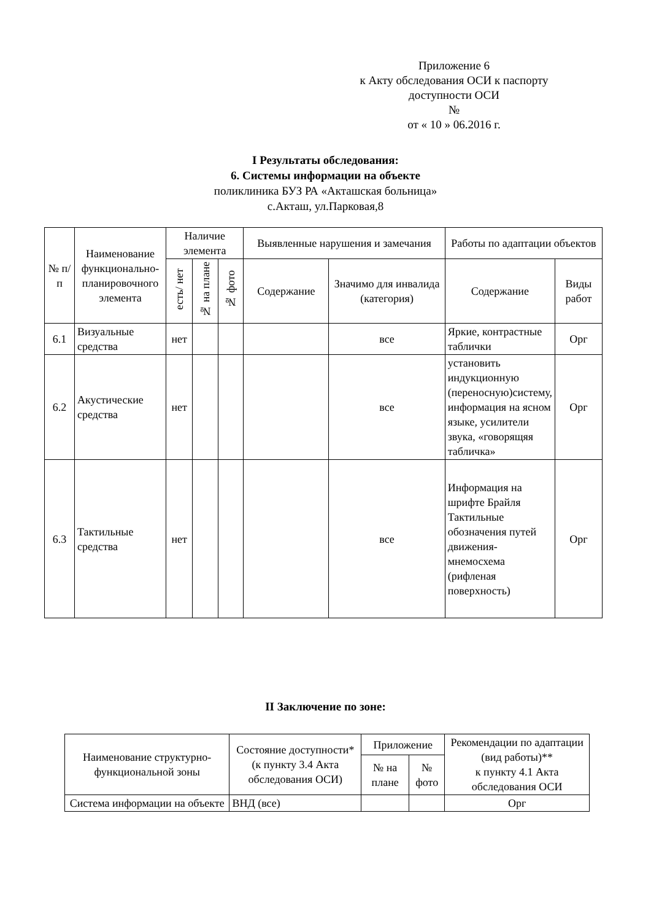Приложение 6
к Акту обследования ОСИ к паспорту
доступности ОСИ
№
от « 10 » 06.2016 г.
I Результаты обследования:
6. Системы информации на объекте
поликлиника БУЗ РА «Акташская больница»
с.Акташ, ул.Парковая,8
| № п/п | Наименование функционально-планировочного элемента | Наличие элемента | | | Выявленные нарушения и замечания | | Работы по адаптации объектов | |
| --- | --- | --- | --- | --- | --- | --- | --- | --- |
| | | есть/ нет | № на плане | № фото | Содержание | Значимо для инвалида (категория) | Содержание | Виды работ |
| 6.1 | Визуальные средства | нет | | | | все | Яркие, контрастные таблички | Орг |
| 6.2 | Акустические средства | нет | | | | все | установить индукционную (переносную)систему, информация на ясном языке, усилители звука, «говорящяя табличка» | Орг |
| 6.3 | Тактильные средства | нет | | | | все | Информация на шрифте Брайля Тактильные обозначения путей движения-мнемосхема (рифленая поверхность) | Орг |
II Заключение по зоне:
| Наименование структурно-функциональной зоны | Состояние доступности* (к пункту 3.4 Акта обследования ОСИ) | Приложение | | Рекомендации по адаптации (вид работы)** к пункту 4.1 Акта обследования ОСИ |
| --- | --- | --- | --- | --- |
| | | № на плане | № фото | |
| Система информации на объекте | ВНД (все) | | | Орг |